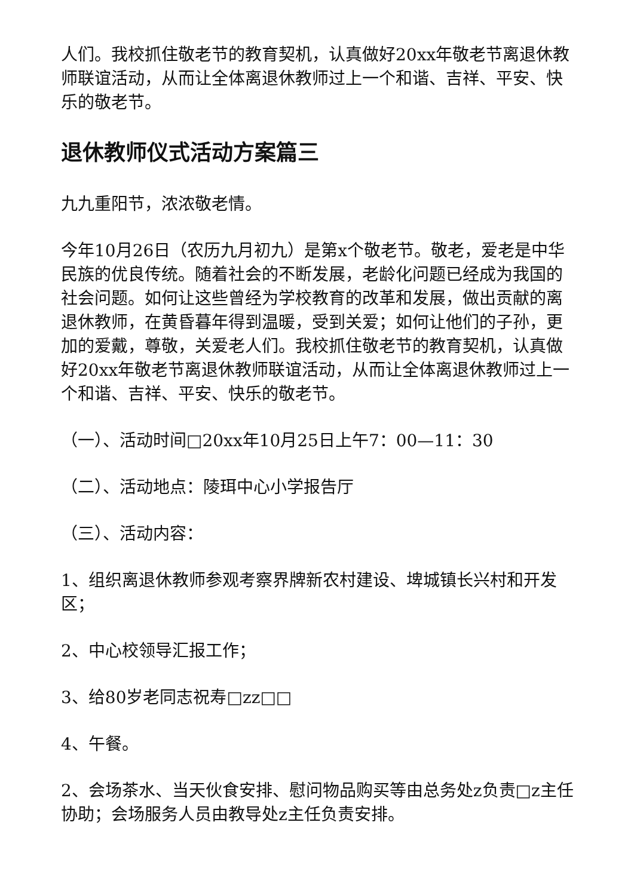人们。我校抓住敬老节的教育契机，认真做好20xx年敬老节离退休教师联谊活动，从而让全体离退休教师过上一个和谐、吉祥、平安、快乐的敬老节。
退休教师仪式活动方案篇三
九九重阳节，浓浓敬老情。
今年10月26日（农历九月初九）是第x个敬老节。敬老，爱老是中华民族的优良传统。随着社会的不断发展，老龄化问题已经成为我国的社会问题。如何让这些曾经为学校教育的改革和发展，做出贡献的离退休教师，在黄昏暮年得到温暖，受到关爱；如何让他们的子孙，更加的爱戴，尊敬，关爱老人们。我校抓住敬老节的教育契机，认真做好20xx年敬老节离退休教师联谊活动，从而让全体离退休教师过上一个和谐、吉祥、平安、快乐的敬老节。
（一）、活动时间□20xx年10月25日上午7：00—11：30
（二）、活动地点：陵珥中心小学报告厅
（三）、活动内容：
1、组织离退休教师参观考察界牌新农村建设、埤城镇长兴村和开发区；
2、中心校领导汇报工作；
3、给80岁老同志祝寿□zz□□
4、午餐。
2、会场茶水、当天伙食安排、慰问物品购买等由总务处z负责□z主任协助；会场服务人员由教导处z主任负责安排。